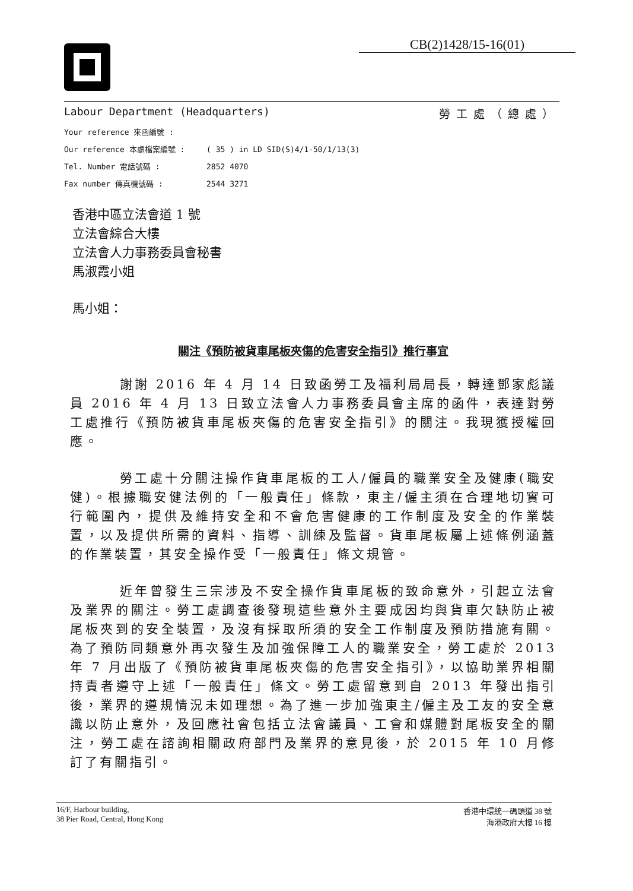CB(2)1428/15-16(01)
Labour Department (Headquarters) 勞工處（總處）
Your reference 來函編號 :
Our reference 本處檔案編號 : ( 35 ) in LD SID(S)4/1-50/1/13(3)
Tel. Number 電話號碼 : 2852 4070
Fax number 傳真機號碼 : 2544 3271
香港中區立法會道 1 號
立法會綜合大樓
立法會人力事務委員會秘書
馬淑霞小姐
馬小姐：
關注《預防被貨車尾板夾傷的危害安全指引》推行事宜
謝謝 2016 年 4 月 14 日致函勞工及福利局局長，轉達鄧家彪議員 2016 年 4 月 13 日致立法會人力事務委員會主席的函件，表達對勞工處推行《預防被貨車尾板夾傷的危害安全指引》的關注。我現獲授權回應。
勞工處十分關注操作貨車尾板的工人/僱員的職業安全及健康(職安健)。根據職安健法例的「一般責任」條款，東主/僱主須在合理地切實可行範圍內，提供及維持安全和不會危害健康的工作制度及安全的作業裝置，以及提供所需的資料、指導、訓練及監督。貨車尾板屬上述條例涵蓋的作業裝置，其安全操作受「一般責任」條文規管。
近年曾發生三宗涉及不安全操作貨車尾板的致命意外，引起立法會及業界的關注。勞工處調查後發現這些意外主要成因均與貨車欠缺防止被尾板夾到的安全裝置，及沒有採取所須的安全工作制度及預防措施有關。為了預防同類意外再次發生及加強保障工人的職業安全，勞工處於 2013 年 7 月出版了《預防被貨車尾板夾傷的危害安全指引》，以協助業界相關持責者遵守上述「一般責任」條文。勞工處留意到自 2013 年發出指引後，業界的遵規情況未如理想。為了進一步加強東主/僱主及工友的安全意識以防止意外，及回應社會包括立法會議員、工會和媒體對尾板安全的關注，勞工處在諮詢相關政府部門及業界的意見後，於 2015 年 10 月修訂了有關指引。
16/F, Harbour building,
38 Pier Road, Central, Hong Kong
香港中環統一碼頭道 38 號
海港政府大樓 16 樓